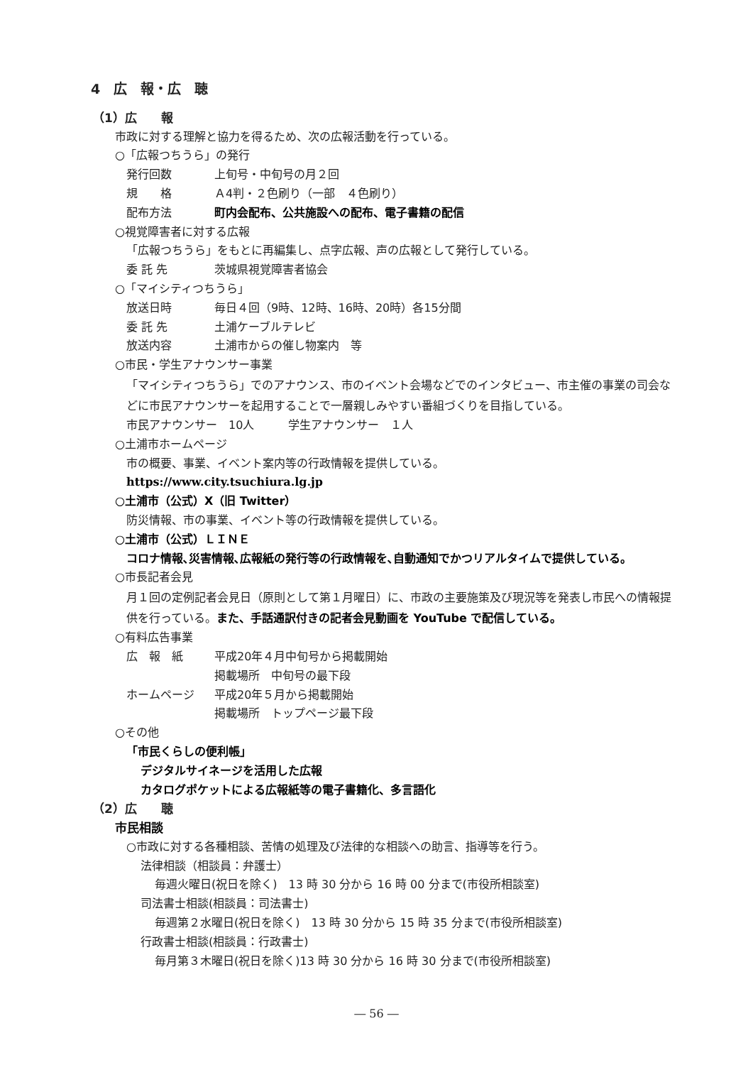4　広　報・広　聴
（1）広　　報
市政に対する理解と協力を得るため、次の広報活動を行っている。
○「広報つちうら」の発行
発行回数 上旬号・中旬号の月２回
規　　格 Ａ4判・２色刷り（一部　４色刷り）
配布方法 町内会配布、公共施設への配布、電子書籍の配信
○視覚障害者に対する広報
「広報つちうら」をもとに再編集し、点字広報、声の広報として発行している。
委 託 先 茨城県視覚障害者協会
○「マイシティつちうら」
放送日時 毎日４回（9時、12時、16時、20時）各15分間
委 託 先 土浦ケーブルテレビ
放送内容 土浦市からの催し物案内　等
○市民・学生アナウンサー事業
「マイシティつちうら」でのアナウンス、市のイベント会場などでのインタビュー、市主催の事業の司会などに市民アナウンサーを起用することで一層親しみやすい番組づくりを目指している。
市民アナウンサー　10人　　　学生アナウンサー　１人
○土浦市ホームページ
市の概要、事業、イベント案内等の行政情報を提供している。
https://www.city.tsuchiura.lg.jp
○土浦市（公式）X（旧 Twitter）
防災情報、市の事業、イベント等の行政情報を提供している。
○土浦市（公式）ＬＩＮＥ
コロナ情報､災害情報､広報紙の発行等の行政情報を､自動通知でかつリアルタイムで提供している。
○市長記者会見
月１回の定例記者会見日（原則として第１月曜日）に、市政の主要施策及び現況等を発表し市民への情報提供を行っている。また、手話通訳付きの記者会見動画を YouTube で配信している。
○有料広告事業
広　報　紙 平成20年４月中旬号から掲載開始
掲載場所　中旬号の最下段
ホームページ 平成20年５月から掲載開始
掲載場所　トップページ最下段
○その他
「市民くらしの便利帳」
デジタルサイネージを活用した広報
カタログポケットによる広報紙等の電子書籍化、多言語化
（2）広　　聴
市民相談
○市政に対する各種相談、苦情の処理及び法律的な相談への助言、指導等を行う。
法律相談（相談員：弁護士）
毎週火曜日(祝日を除く)　13 時 30 分から 16 時 00 分まで(市役所相談室)
司法書士相談(相談員：司法書士)
毎週第２水曜日(祝日を除く)　13 時 30 分から 15 時 35 分まで(市役所相談室)
行政書士相談(相談員：行政書士)
毎月第３木曜日(祝日を除く)13 時 30 分から 16 時 30 分まで(市役所相談室)
― 56 ―